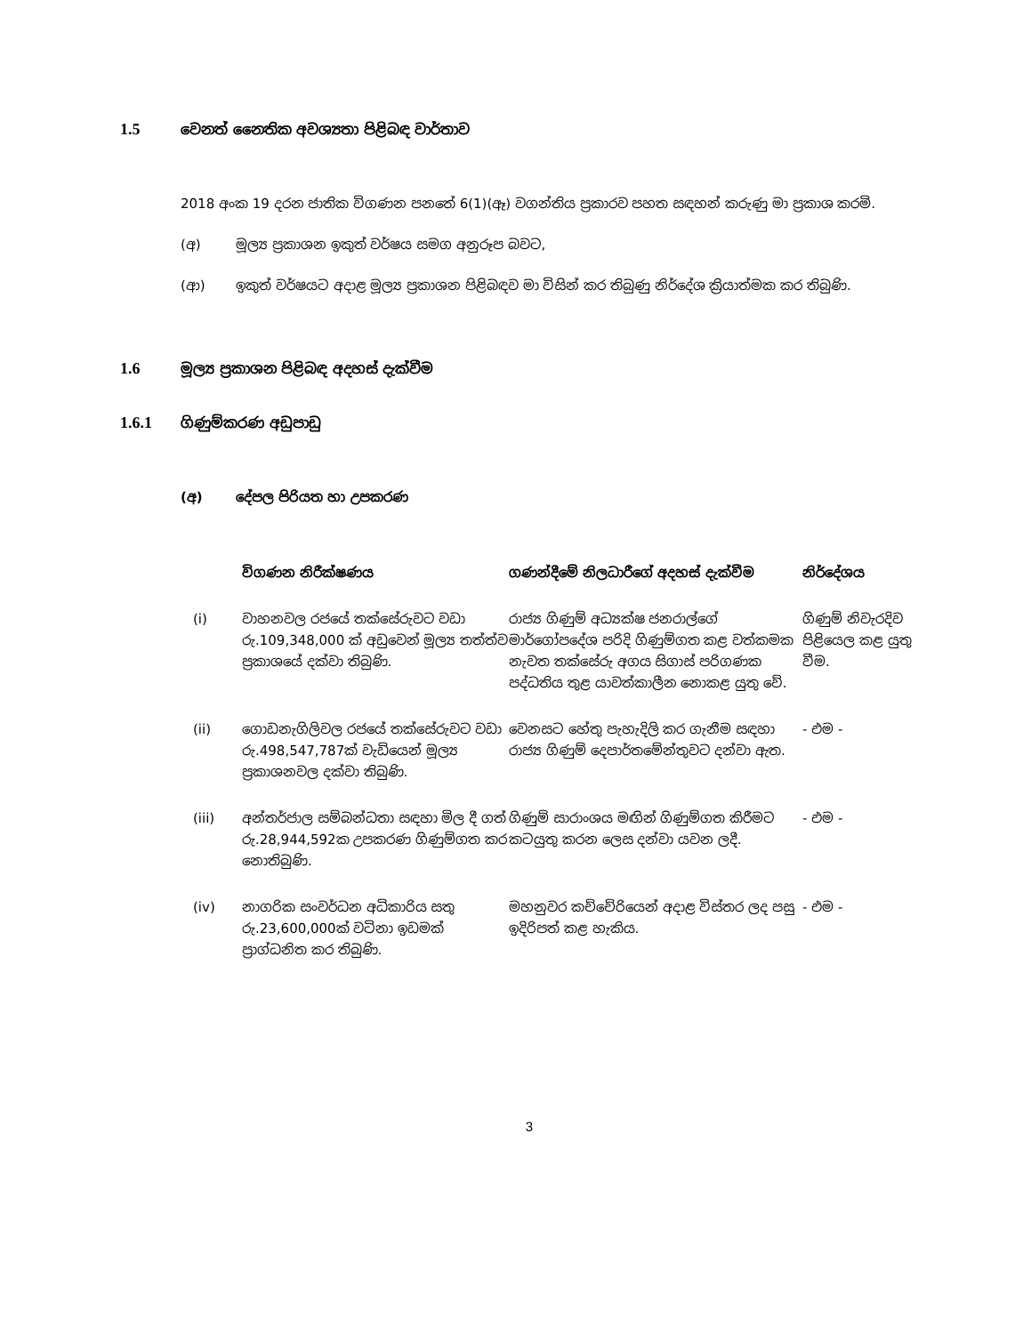1.5 වෙනත් නෛතික අවශ්‍යතා පිළිබඳ වාර්තාව
2018 අංක 19 දරන ජාතික විගණන පනතේ 6(1)(ඈ) වගන්තිය ප්‍රකාරව පහත සඳහන් කරුණු මා ප්‍රකාශ කරමි.
(අ) මූල්‍ය ප්‍රකාශන ඉකුත් වර්ෂය සමග අනුරූප බවට,
(ආ) ඉකුත් වර්ෂයට අදාළ මූල්‍ය ප්‍රකාශන පිළිබඳව මා විසින් කර තිබුණු නිර්දේශ ක්‍රියාත්මක කර තිබුණි.
1.6 මූල්‍ය ප්‍රකාශන පිළිබඳ අදහස් දැක්වීම
1.6.1 ගිණුම්කරණ අඩුපාඩු
(අ) දේපල පිරියත හා උපකරණ
| | විගණන නිරීක්ෂණය | ගණන්දීමේ නිලධාරීගේ අදහස් දැක්වීම | නිර්දේශය |
| --- | --- | --- | --- |
| (i) | වාහනවල රජයේ තක්සේරුවට වඩා රු.109,348,000 ක් අඩුවෙන් මූල්‍ය තත්ත්ව ප්‍රකාශයේ දක්වා තිබුණි. | රාජ්‍ය ගිණුම් අධ්‍යක්ෂ ජනරාල්ගේ මාර්ගෝපදේශ පරිදි ගිණුම්ගත කළ වත්කමක නැවත තක්සේරු අගය සිගාස් පරිගණක පද්ධතිය තුළ යාවත්කාලීන නොකළ යුතු වේ. | ගිණුම් නිවැරදිව පිළියෙල කළ යුතු වීම. |
| (ii) | ගොඩනැගිලිවල රජයේ තක්සේරුවට වඩා රු.498,547,787ක් වැඩියෙන් මූල්‍ය ප්‍රකාශනවල දක්වා තිබුණි. | වෙනසට හේතු පැහැදිලි කර ගැනීම සඳහා රාජ්‍ය ගිණුම් දෙපාර්තමේන්තුවට දන්වා ඇත. | - එම - |
| (iii) | අන්තර්ජාල සම්බන්ධතා සඳහා මිල දී ගත් රු.28,944,592ක උපකරණ ගිණුම්ගත කර නොතිබුණි. | ගිණුම් සාරාංශය මඟින් ගිණුම්ගත කිරීමට කටයුතු කරන ලෙස දන්වා යවන ලදී. | - එම - |
| (iv) | නාගරික සංවර්ධන අධිකාරිය සතු රු.23,600,000ක් වටිනා ඉඩමක් ප්‍රාග්ධනිත කර තිබුණි. | මහනුවර කච්චේරියෙන් අදාළ විස්තර ලද පසු ඉදිරිපත් කළ හැකිය. | - එම - |
3